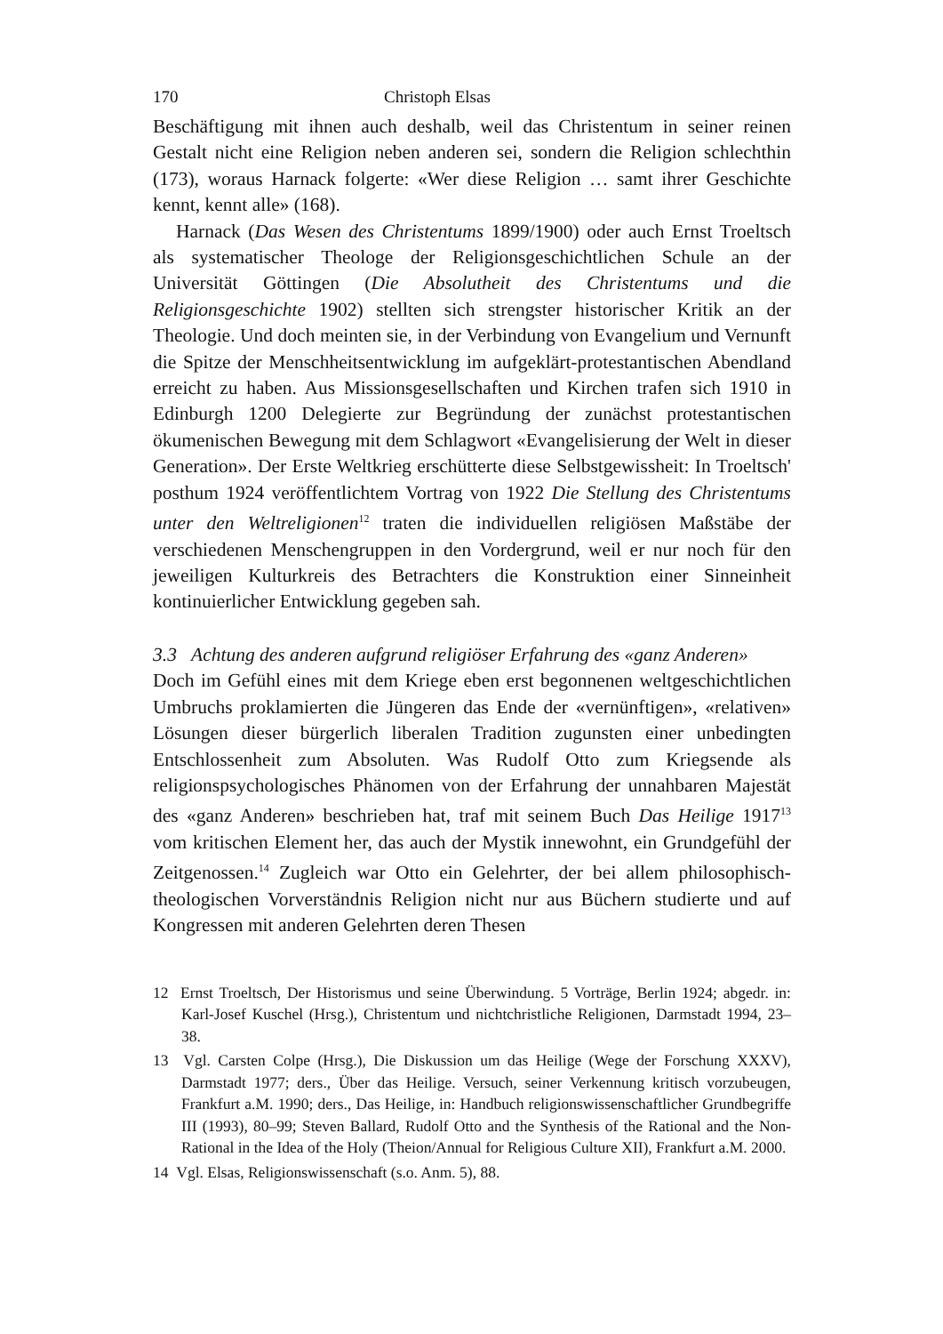170 Christoph Elsas
Beschäftigung mit ihnen auch deshalb, weil das Christentum in seiner reinen Gestalt nicht eine Religion neben anderen sei, sondern die Religion schlechthin (173), woraus Harnack folgerte: «Wer diese Religion … samt ihrer Geschichte kennt, kennt alle» (168).
Harnack (Das Wesen des Christentums 1899/1900) oder auch Ernst Troeltsch als systematischer Theologe der Religionsgeschichtlichen Schule an der Universität Göttingen (Die Absolutheit des Christentums und die Religionsgeschichte 1902) stellten sich strengster historischer Kritik an der Theologie. Und doch meinten sie, in der Verbindung von Evangelium und Vernunft die Spitze der Menschheitsentwicklung im aufgeklärt-protestantischen Abendland erreicht zu haben. Aus Missionsgesellschaften und Kirchen trafen sich 1910 in Edinburgh 1200 Delegierte zur Begründung der zunächst protestantischen ökumenischen Bewegung mit dem Schlagwort «Evangelisierung der Welt in dieser Generation». Der Erste Weltkrieg erschütterte diese Selbstgewissheit: In Troeltsch' posthum 1924 veröffentlichtem Vortrag von 1922 Die Stellung des Christentums unter den Weltreligionen<sup>12</sup> traten die individuellen religiösen Maßstäbe der verschiedenen Menschengruppen in den Vordergrund, weil er nur noch für den jeweiligen Kulturkreis des Betrachters die Konstruktion einer Sinneinheit kontinuierlicher Entwicklung gegeben sah.
3.3 Achtung des anderen aufgrund religiöser Erfahrung des «ganz Anderen»
Doch im Gefühl eines mit dem Kriege eben erst begonnenen weltgeschichtlichen Umbruchs proklamierten die Jüngeren das Ende der «vernünftigen», «relativen» Lösungen dieser bürgerlich liberalen Tradition zugunsten einer unbedingten Entschlossenheit zum Absoluten. Was Rudolf Otto zum Kriegsende als religionspsychologisches Phänomen von der Erfahrung der unnahbaren Majestät des «ganz Anderen» beschrieben hat, traf mit seinem Buch Das Heilige 1917<sup>13</sup> vom kritischen Element her, das auch der Mystik innewohnt, ein Grundgefühl der Zeitgenossen.<sup>14</sup> Zugleich war Otto ein Gelehrter, der bei allem philosophisch-theologischen Vorverständnis Religion nicht nur aus Büchern studierte und auf Kongressen mit anderen Gelehrten deren Thesen
12 Ernst Troeltsch, Der Historismus und seine Überwindung. 5 Vorträge, Berlin 1924; abgedr. in: Karl-Josef Kuschel (Hrsg.), Christentum und nichtchristliche Religionen, Darmstadt 1994, 23–38.
13 Vgl. Carsten Colpe (Hrsg.), Die Diskussion um das Heilige (Wege der Forschung XXXV), Darmstadt 1977; ders., Über das Heilige. Versuch, seiner Verkennung kritisch vorzubeugen, Frankfurt a.M. 1990; ders., Das Heilige, in: Handbuch religionswissenschaftlicher Grundbegriffe III (1993), 80–99; Steven Ballard, Rudolf Otto and the Synthesis of the Rational and the Non-Rational in the Idea of the Holy (Theion/Annual for Religious Culture XII), Frankfurt a.M. 2000.
14 Vgl. Elsas, Religionswissenschaft (s.o. Anm. 5), 88.